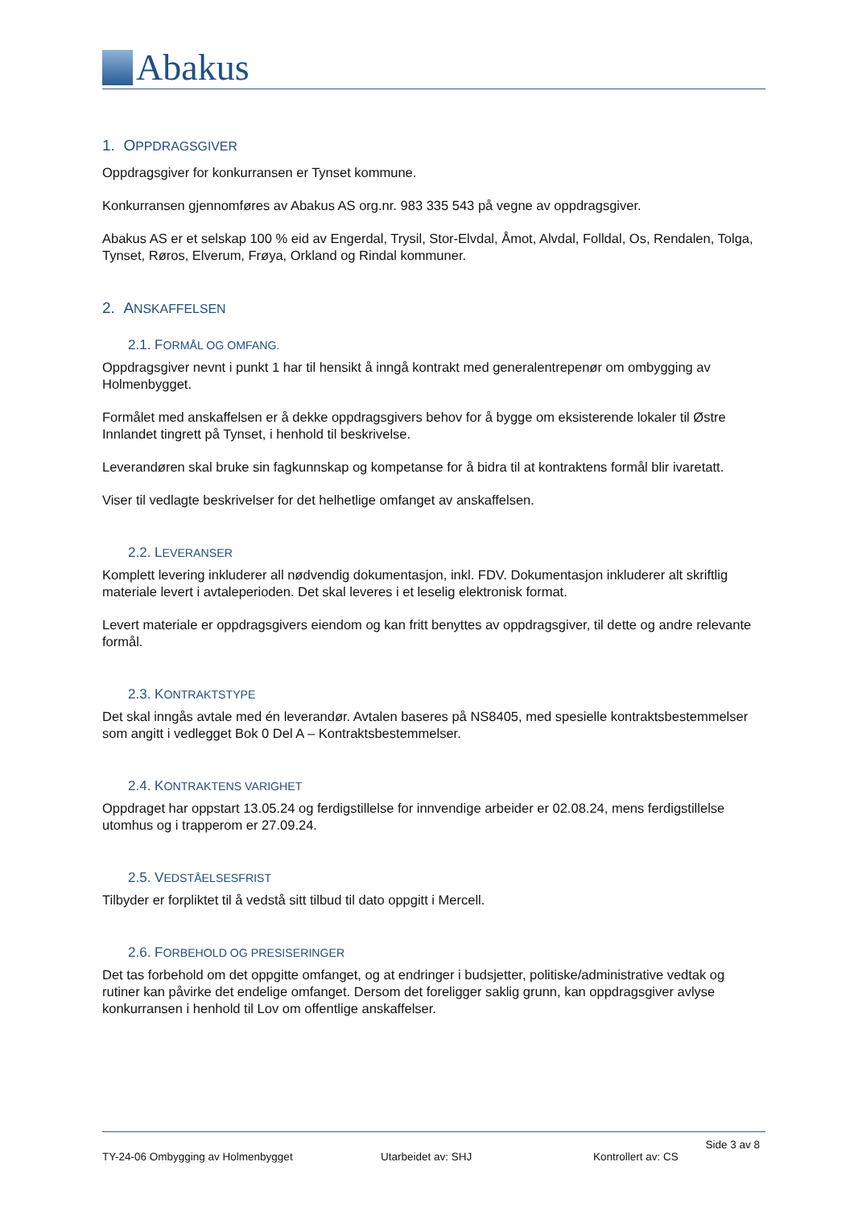Abakus
1. OPPDRAGSGIVER
Oppdragsgiver for konkurransen er Tynset kommune.
Konkurransen gjennomføres av Abakus AS org.nr. 983 335 543 på vegne av oppdragsgiver.
Abakus AS er et selskap 100 % eid av Engerdal, Trysil, Stor-Elvdal, Åmot, Alvdal, Folldal, Os, Rendalen, Tolga, Tynset, Røros, Elverum, Frøya, Orkland og Rindal kommuner.
2. ANSKAFFELSEN
2.1. FORMÅL OG OMFANG.
Oppdragsgiver nevnt i punkt 1 har til hensikt å inngå kontrakt med generalentrepenør om ombygging av Holmenbygget.
Formålet med anskaffelsen er å dekke oppdragsgivers behov for å bygge om eksisterende lokaler til Østre Innlandet tingrett på Tynset, i henhold til beskrivelse.
Leverandøren skal bruke sin fagkunnskap og kompetanse for å bidra til at kontraktens formål blir ivaretatt.
Viser til vedlagte beskrivelser for det helhetlige omfanget av anskaffelsen.
2.2. LEVERANSER
Komplett levering inkluderer all nødvendig dokumentasjon, inkl. FDV. Dokumentasjon inkluderer alt skriftlig materiale levert i avtaleperioden. Det skal leveres i et leselig elektronisk format.
Levert materiale er oppdragsgivers eiendom og kan fritt benyttes av oppdragsgiver, til dette og andre relevante formål.
2.3. KONTRAKTSTYPE
Det skal inngås avtale med én leverandør. Avtalen baseres på NS8405, med spesielle kontraktsbestemmelser som angitt i vedlegget Bok 0 Del A – Kontraktsbestemmelser.
2.4. KONTRAKTENS VARIGHET
Oppdraget har oppstart 13.05.24 og ferdigstillelse for innvendige arbeider er 02.08.24, mens ferdigstillelse utomhus og i trapperom er 27.09.24.
2.5. VEDSTÅELSESFRIST
Tilbyder er forpliktet til å vedstå sitt tilbud til dato oppgitt i Mercell.
2.6. FORBEHOLD OG PRESISERINGER
Det tas forbehold om det oppgitte omfanget, og at endringer i budsjetter, politiske/administrative vedtak og rutiner kan påvirke det endelige omfanget. Dersom det foreligger saklig grunn, kan oppdragsgiver avlyse konkurransen i henhold til Lov om offentlige anskaffelser.
Side 3 av 8
TY-24-06 Ombygging av Holmenbygget Utarbeidet av: SHJ Kontrollert av: CS